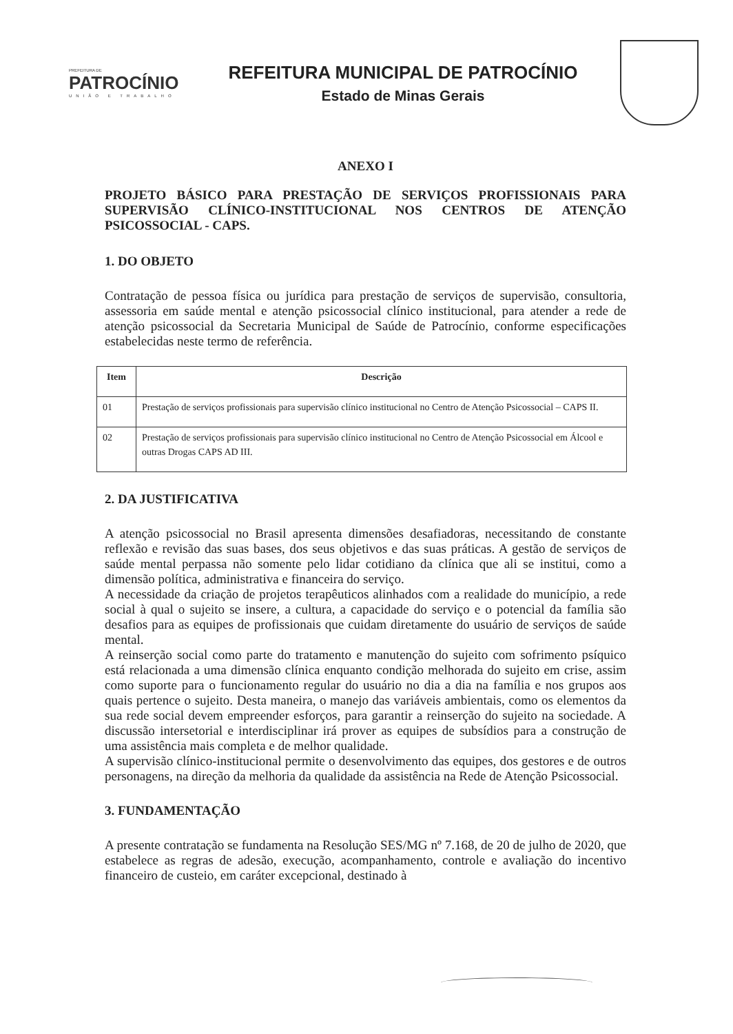PREFEITURA DE
PATROCÍNIO
UNIÃO E TRABALHO
REFEITURA MUNICIPAL DE PATROCÍNIO
Estado de Minas Gerais
ANEXO I
PROJETO BÁSICO PARA PRESTAÇÃO DE SERVIÇOS PROFISSIONAIS PARA SUPERVISÃO CLÍNICO-INSTITUCIONAL NOS CENTROS DE ATENÇÃO PSICOSSOCIAL - CAPS.
1. DO OBJETO
Contratação de pessoa física ou jurídica para prestação de serviços de supervisão, consultoria, assessoria em saúde mental e atenção psicossocial clínico institucional, para atender a rede de atenção psicossocial da Secretaria Municipal de Saúde de Patrocínio, conforme especificações estabelecidas neste termo de referência.
| Item | Descrição |
| --- | --- |
| 01 | Prestação de serviços profissionais para supervisão clínico institucional no Centro de Atenção Psicossocial – CAPS II. |
| 02 | Prestação de serviços profissionais para supervisão clínico institucional no Centro de Atenção Psicossocial em Álcool e outras Drogas CAPS AD III. |
2. DA JUSTIFICATIVA
A atenção psicossocial no Brasil apresenta dimensões desafiadoras, necessitando de constante reflexão e revisão das suas bases, dos seus objetivos e das suas práticas. A gestão de serviços de saúde mental perpassa não somente pelo lidar cotidiano da clínica que ali se institui, como a dimensão política, administrativa e financeira do serviço.
A necessidade da criação de projetos terapêuticos alinhados com a realidade do município, a rede social à qual o sujeito se insere, a cultura, a capacidade do serviço e o potencial da família são desafios para as equipes de profissionais que cuidam diretamente do usuário de serviços de saúde mental.
A reinserção social como parte do tratamento e manutenção do sujeito com sofrimento psíquico está relacionada a uma dimensão clínica enquanto condição melhorada do sujeito em crise, assim como suporte para o funcionamento regular do usuário no dia a dia na família e nos grupos aos quais pertence o sujeito. Desta maneira, o manejo das variáveis ambientais, como os elementos da sua rede social devem empreender esforços, para garantir a reinserção do sujeito na sociedade. A discussão intersetorial e interdisciplinar irá prover as equipes de subsídios para a construção de uma assistência mais completa e de melhor qualidade.
A supervisão clínico-institucional permite o desenvolvimento das equipes, dos gestores e de outros personagens, na direção da melhoria da qualidade da assistência na Rede de Atenção Psicossocial.
3. FUNDAMENTAÇÃO
A presente contratação se fundamenta na Resolução SES/MG nº 7.168, de 20 de julho de 2020, que estabelece as regras de adesão, execução, acompanhamento, controle e avaliação do incentivo financeiro de custeio, em caráter excepcional, destinado à